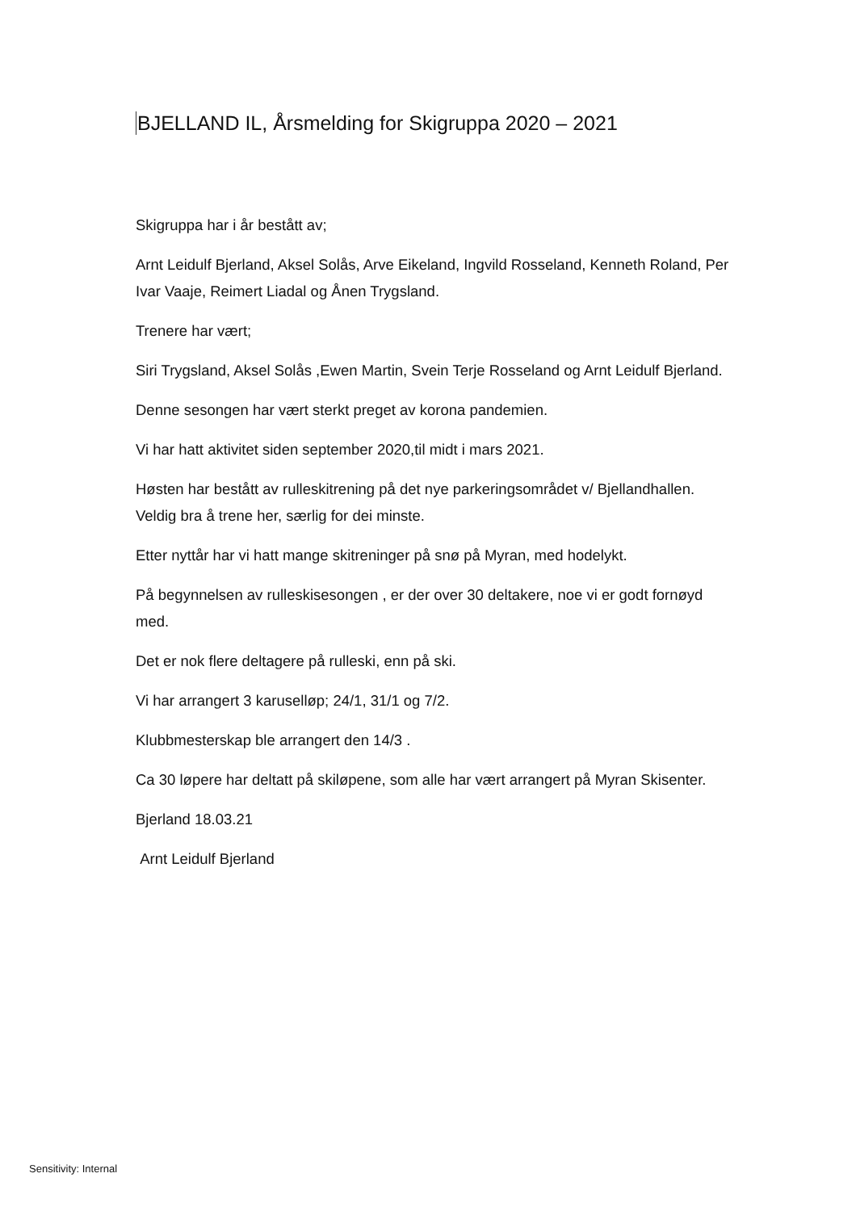BJELLAND IL, Årsmelding for Skigruppa 2020 – 2021
Skigruppa har i år bestått av;
Arnt Leidulf Bjerland, Aksel Solås, Arve Eikeland, Ingvild Rosseland, Kenneth Roland, Per Ivar Vaaje, Reimert Liadal og Ånen Trygsland.
Trenere har vært;
Siri Trygsland, Aksel Solås ,Ewen Martin, Svein Terje Rosseland og Arnt Leidulf Bjerland.
Denne sesongen har vært sterkt preget av korona pandemien.
Vi har hatt aktivitet siden september 2020,til midt i mars 2021.
Høsten har bestått av rulleskitrening på det nye parkeringsområdet v/ Bjellandhallen. Veldig bra å trene her, særlig for dei minste.
Etter nyttår har vi hatt mange skitreninger på snø på Myran, med hodelykt.
På begynnelsen av rulleskisesongen , er der over 30 deltakere, noe vi er godt fornøyd med.
Det er nok flere deltagere på rulleski, enn på ski.
Vi har arrangert 3 karuselløp; 24/1, 31/1 og 7/2.
Klubbmesterskap ble arrangert den 14/3 .
Ca 30 løpere har deltatt på skiløpene, som alle har vært arrangert på Myran Skisenter.
Bjerland 18.03.21
Arnt Leidulf Bjerland
Sensitivity: Internal